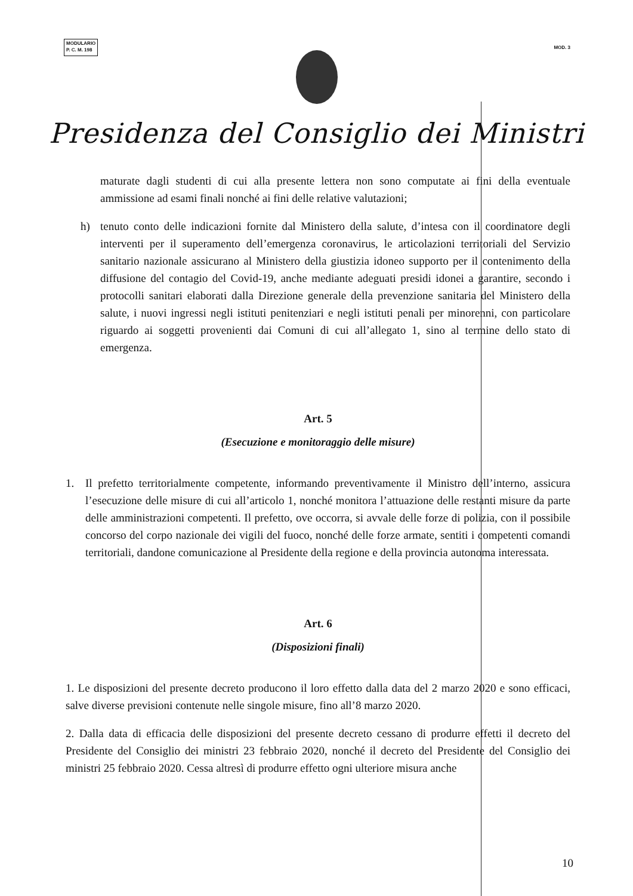MODULARIO
P. C. M. 198
MOD. 3
Presidenza del Consiglio dei Ministri
maturate dagli studenti di cui alla presente lettera non sono computate ai fini della eventuale ammissione ad esami finali nonché ai fini delle relative valutazioni;
h) tenuto conto delle indicazioni fornite dal Ministero della salute, d’intesa con il coordinatore degli interventi per il superamento dell’emergenza coronavirus, le articolazioni territoriali del Servizio sanitario nazionale assicurano al Ministero della giustizia idoneo supporto per il contenimento della diffusione del contagio del Covid-19, anche mediante adeguati presidi idonei a garantire, secondo i protocolli sanitari elaborati dalla Direzione generale della prevenzione sanitaria del Ministero della salute, i nuovi ingressi negli istituti penitenziari e negli istituti penali per minorenni, con particolare riguardo ai soggetti provenienti dai Comuni di cui all’allegato 1, sino al termine dello stato di emergenza.
Art. 5
(Esecuzione e monitoraggio delle misure)
1. Il prefetto territorialmente competente, informando preventivamente il Ministro dell’interno, assicura l’esecuzione delle misure di cui all’articolo 1, nonché monitora l’attuazione delle restanti misure da parte delle amministrazioni competenti. Il prefetto, ove occorra, si avvale delle forze di polizia, con il possibile concorso del corpo nazionale dei vigili del fuoco, nonché delle forze armate, sentiti i competenti comandi territoriali, dandone comunicazione al Presidente della regione e della provincia autonoma interessata.
Art. 6
(Disposizioni finali)
1. Le disposizioni del presente decreto producono il loro effetto dalla data del 2 marzo 2020 e sono efficaci, salve diverse previsioni contenute nelle singole misure, fino all’8 marzo 2020.
2. Dalla data di efficacia delle disposizioni del presente decreto cessano di produrre effetti il decreto del Presidente del Consiglio dei ministri 23 febbraio 2020, nonché il decreto del Presidente del Consiglio dei ministri 25 febbraio 2020. Cessa altresì di produrre effetto ogni ulteriore misura anche
10